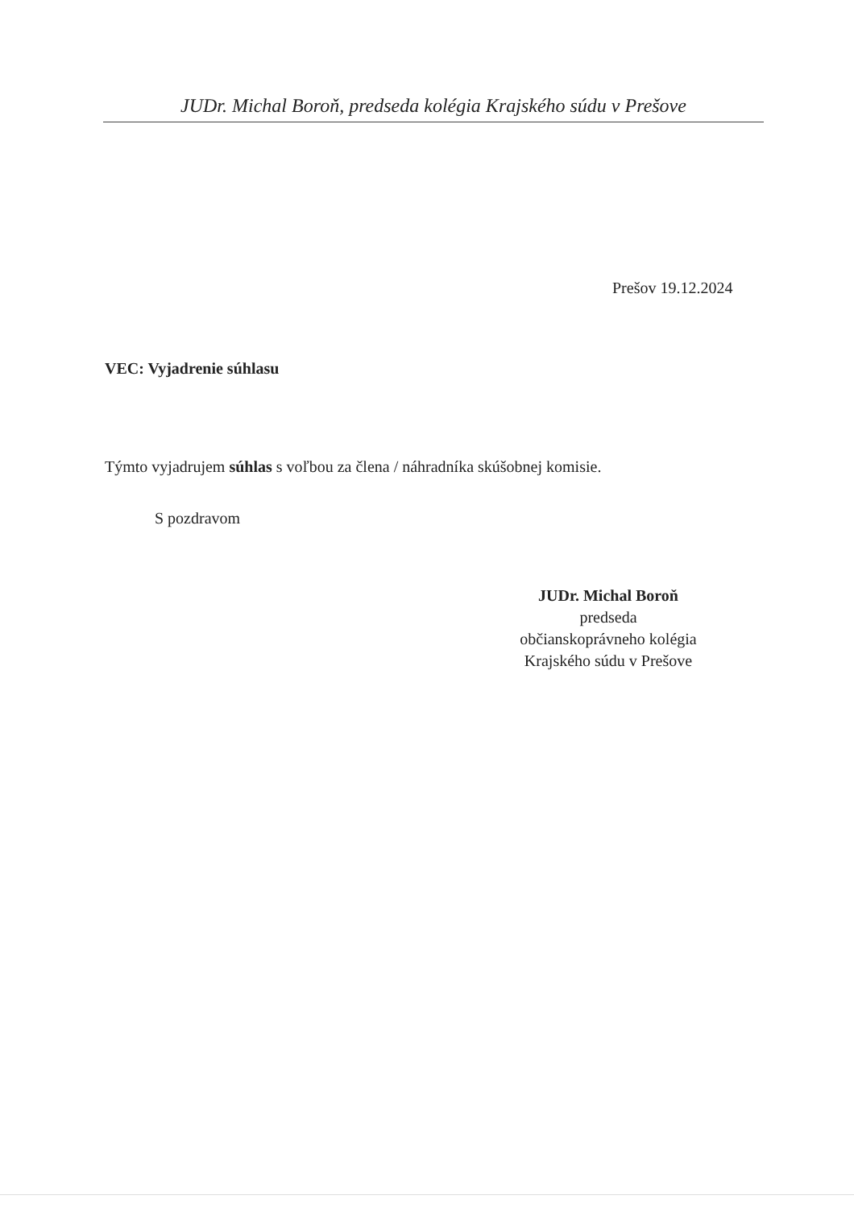JUDr. Michal Boroň, predseda kolégia Krajského súdu v Prešove
Prešov 19.12.2024
VEC: Vyjadrenie súhlasu
Týmto vyjadrujem súhlas s voľbou za člena / náhradníka skúšobnej komisie.
S pozdravom
JUDr. Michal Boroň
predseda
občianskoprávneho kolégia
Krajského súdu v Prešove